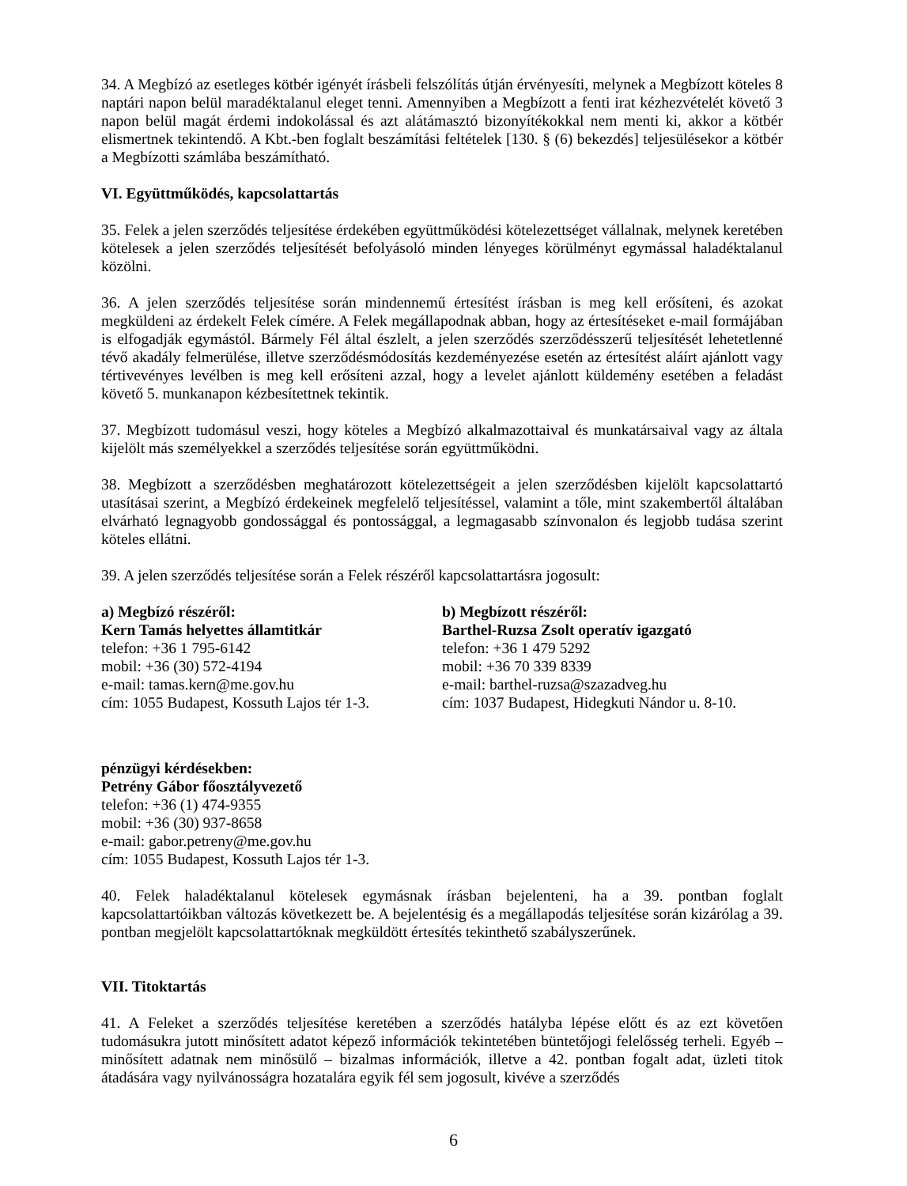34. A Megbízó az esetleges kötbér igényét írásbeli felszólítás útján érvényesíti, melynek a Megbízott köteles 8 naptári napon belül maradéktalanul eleget tenni. Amennyiben a Megbízott a fenti irat kézhezvételét követő 3 napon belül magát érdemi indokolással és azt alátámasztó bizonyítékokkal nem menti ki, akkor a kötbér elismertnek tekintendő. A Kbt.-ben foglalt beszámítási feltételek [130. § (6) bekezdés] teljesülésekor a kötbér a Megbízotti számlába beszámítható.
VI. Együttműködés, kapcsolattartás
35. Felek a jelen szerződés teljesítése érdekében együttműködési kötelezettséget vállalnak, melynek keretében kötelesek a jelen szerződés teljesítését befolyásoló minden lényeges körülményt egymással haladéktalanul közölni.
36. A jelen szerződés teljesítése során mindennemű értesítést írásban is meg kell erősíteni, és azokat megküldeni az érdekelt Felek címére. A Felek megállapodnak abban, hogy az értesítéseket e-mail formájában is elfogadják egymástól. Bármely Fél által észlelt, a jelen szerződés szerződésszerű teljesítését lehetetlenné tévő akadály felmerülése, illetve szerződésmódosítás kezdeményezése esetén az értesítést aláírt ajánlott vagy tértivevényes levélben is meg kell erősíteni azzal, hogy a levelet ajánlott küldemény esetében a feladást követő 5. munkanapon kézbesítettnek tekintik.
37. Megbízott tudomásul veszi, hogy köteles a Megbízó alkalmazottaival és munkatársaival vagy az általa kijelölt más személyekkel a szerződés teljesítése során együttműködni.
38. Megbízott a szerződésben meghatározott kötelezettségeit a jelen szerződésben kijelölt kapcsolattartó utasításai szerint, a Megbízó érdekeinek megfelelő teljesítéssel, valamint a tőle, mint szakembertől általában elvárható legnagyobb gondossággal és pontossággal, a legmagasabb színvonalon és legjobb tudása szerint köteles ellátni.
39. A jelen szerződés teljesítése során a Felek részéről kapcsolattartásra jogosult:
a) Megbízó részéről:
Kern Tamás helyettes államtitkár
telefon: +36 1 795-6142
mobil: +36 (30) 572-4194
e-mail: tamas.kern@me.gov.hu
cím: 1055 Budapest, Kossuth Lajos tér 1-3.
b) Megbízott részéről:
Barthel-Ruzsa Zsolt operatív igazgató
telefon: +36 1 479 5292
mobil: +36 70 339 8339
e-mail: barthel-ruzsa@szazadveg.hu
cím: 1037 Budapest, Hidegkuti Nándor u. 8-10.
pénzügyi kérdésekben:
Petrény Gábor főosztályvezető
telefon: +36 (1) 474-9355
mobil: +36 (30) 937-8658
e-mail: gabor.petreny@me.gov.hu
cím: 1055 Budapest, Kossuth Lajos tér 1-3.
40. Felek haladéktalanul kötelesek egymásnak írásban bejelenteni, ha a 39. pontban foglalt kapcsolattartóikban változás következett be. A bejelentésig és a megállapodás teljesítése során kizárólag a 39. pontban megjelölt kapcsolattartóknak megküldött értesítés tekinthető szabályszerűnek.
VII. Titoktartás
41. A Feleket a szerződés teljesítése keretében a szerződés hatályba lépése előtt és az ezt követően tudomásukra jutott minősített adatot képező információk tekintetében büntetőjogi felelősség terheli. Egyéb – minősített adatnak nem minősülő – bizalmas információk, illetve a 42. pontban fogalt adat, üzleti titok átadására vagy nyilvánosságra hozatalára egyik fél sem jogosult, kivéve a szerződés
6